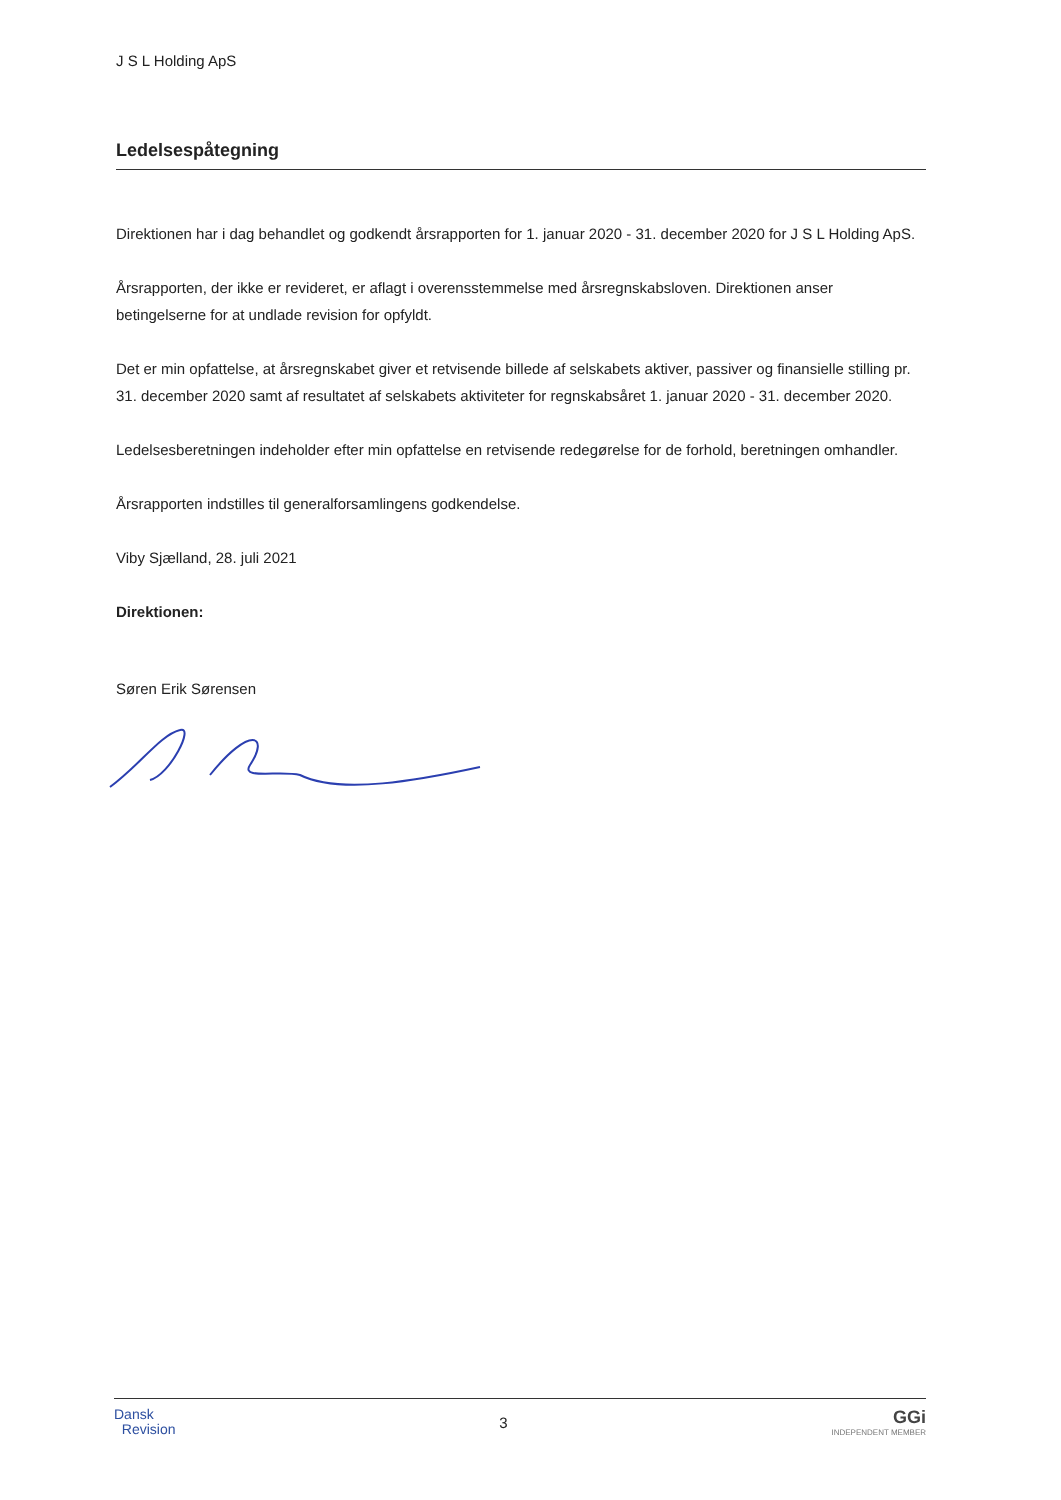J S L Holding ApS
Ledelsespåtegning
Direktionen har i dag behandlet og godkendt årsrapporten for 1. januar 2020 - 31. december 2020 for J S L Holding ApS.
Årsrapporten, der ikke er revideret, er aflagt i overensstemmelse med årsregnskabsloven. Direktionen anser betingelserne for at undlade revision for opfyldt.
Det er min opfattelse, at årsregnskabet giver et retvisende billede af selskabets aktiver, passiver og finansielle stilling pr. 31. december 2020 samt af resultatet af selskabets aktiviteter for regnskabsåret 1. januar 2020 - 31. december 2020.
Ledelsesberetningen indeholder efter min opfattelse en retvisende redegørelse for de forhold, beretningen omhandler.
Årsrapporten indstilles til generalforsamlingens godkendelse.
Viby Sjælland, 28. juli 2021
Direktionen:
Søren Erik Sørensen
Dansk
Revision
3
GGi
INDEPENDENT MEMBER